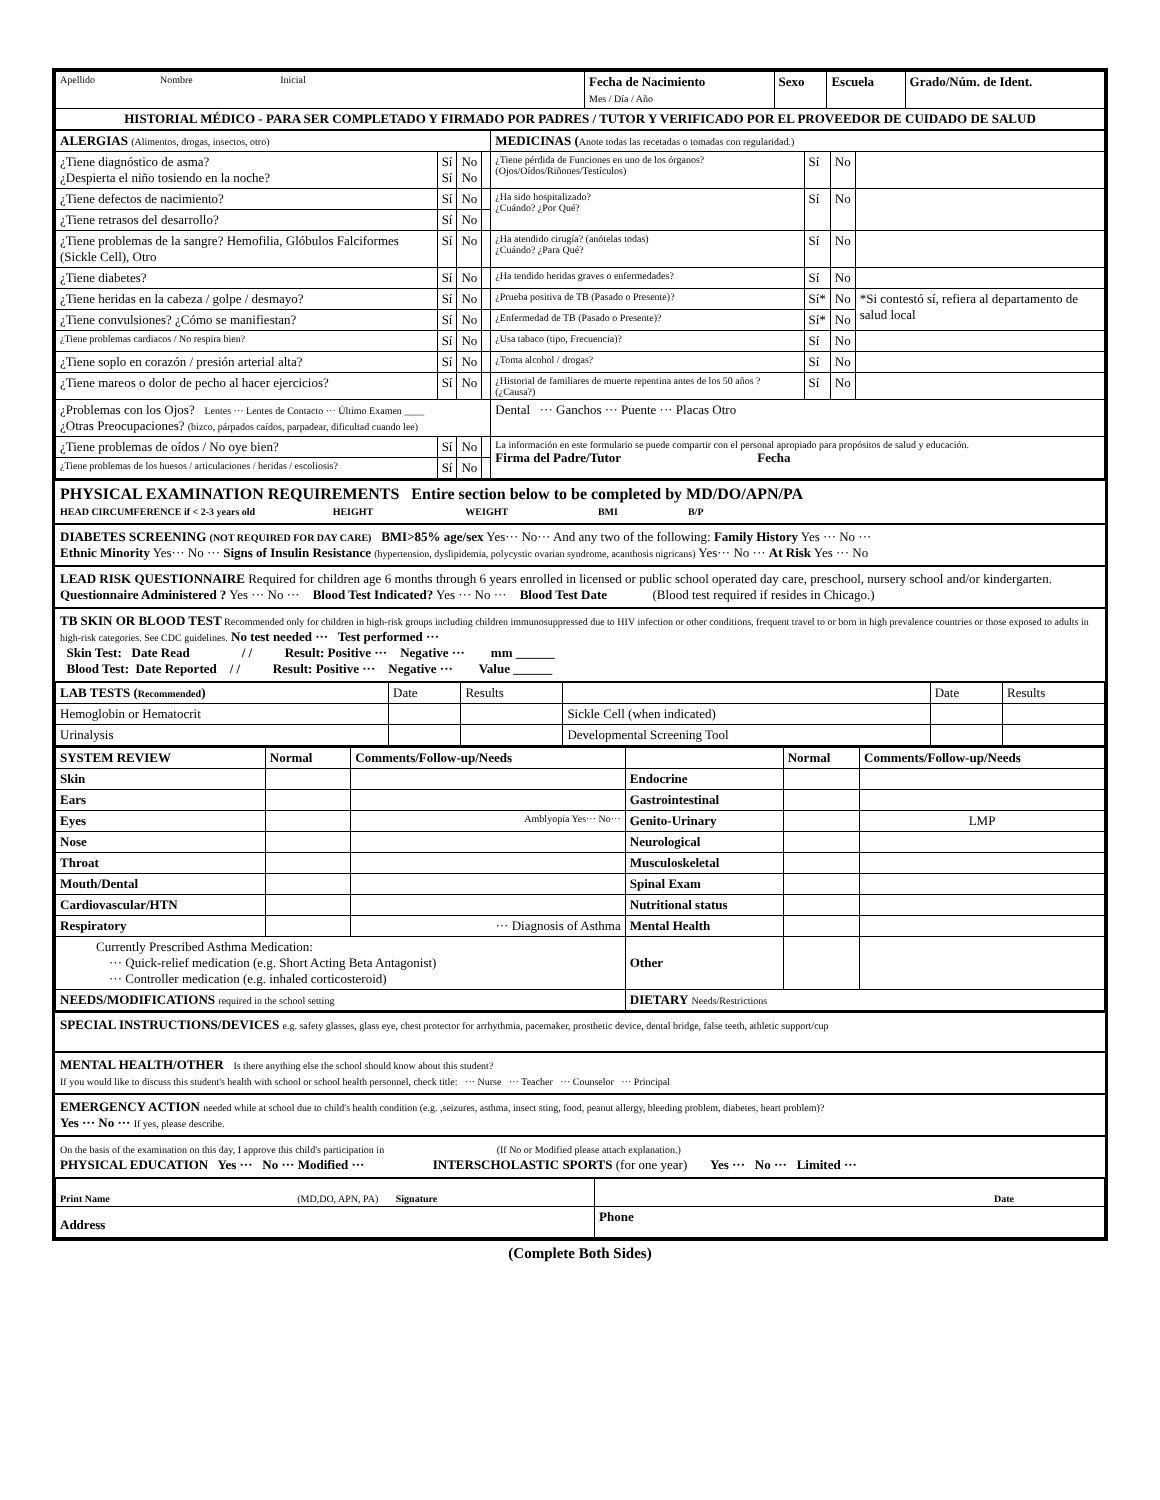| Apellido Nombre Inicial | Fecha de Nacimiento Mes / Día / Año | Sexo | Escuela | Grado/Núm. de Ident. |
| HISTORIAL MÉDICO - PARA SER COMPLETADO Y FIRMADO POR PADRES / TUTOR Y VERIFICADO POR EL PROVEEDOR DE CUIDADO DE SALUD | | | | |
| ALERGIAS (Alimentos, drogas, insectos, otro) | | | | MEDICINAS ( Anote todas las recetadas o tomadas con regularidad.) | | | |
| ¿Tiene diagnóstico de asma? ¿Despierta el niño tosiendo en la noche? | Sí Sí | No No | | ¿Tiene pérdida de Funciones en uno de los órganos? (Ojos/Oídos/Riñones/Testículos) | Sí | No | |
| ¿Tiene defectos de nacimiento? | Sí | No | | ¿Ha sido hospitalizado? ¿Cuándo? ¿Por Qué? | Sí | No | |
| ¿Tiene retrasos del desarrollo? | Sí | No | | | | | |
| ¿Tiene problemas de la sangre? Hemofilia, Glóbulos Falciformes (Sickle Cell), Otro | Sí | No | | ¿Ha atendido cirugía? (anótelas todas) ¿Cuándo? ¿Para Qué? | Sí | No | |
| ¿Tiene diabetes? | Sí | No | | ¿Ha tendido heridas graves o enfermedades? | Sí | No | |
| ¿Tiene heridas en la cabeza / golpe / desmayo? | Sí | No | | ¿Prueba positiva de TB (Pasado o Presente)? | Sí* | No | *Si contestó sí, refiera al departamento de salud local |
| ¿Tiene convulsiones? ¿Cómo se manifiestan? | Sí | No | | ¿Enfermedad de TB (Pasado o Presente)? | Sí* | No | |
| ¿Tiene problemas cardiacos / No respira bien? | Sí | No | | ¿Usa tabaco (tipo, Frecuencia)? | Sí | No | |
| ¿Tiene soplo en corazón / presión arterial alta? | Sí | No | | ¿Toma alcohol / drogas? | Sí | No | |
| ¿Tiene mareos o dolor de pecho al hacer ejercicios? | Sí | No | | ¿Historial de familiares de muerte repentina antes de los 50 años ? (¿Causa?) | Sí | No | |
| ¿Problemas con los Ojos? Lentes ··· Lentes de Contacto ··· Último Examen ____ ¿Otras Preocupaciones? (bizco, párpados caídos, parpadear, dificultad cuando lee) | | | | Dental ··· Ganchos ··· Puente ··· Placas Otro | | | |
| ¿Tiene problemas de oídos / No oye bien? | Sí | No | | La información en este formulario se puede compartir con el personal apropiado para propósitos de salud y educación. Firma del Padre/Tutor Fecha | | | |
| ¿Tiene problemas de los huesos / articulaciones / heridas / escoliosis? | Sí | No | | | | | |
PHYSICAL EXAMINATION REQUIREMENTS Entire section below to be completed by MD/DO/APN/PA
HEAD CIRCUMFERENCE if < 2-3 years old HEIGHT WEIGHT BMI B/P
DIABETES SCREENING (NOT REQUIRED FOR DAY CARE) BMI>85% age/sex Yes··· No··· And any two of the following: Family History Yes ··· No ···
Ethnic Minority Yes··· No ··· Signs of Insulin Resistance (hypertension, dyslipidemia, polycystic ovarian syndrome, acanthosis nigricans) Yes··· No ··· At Risk Yes ··· No
LEAD RISK QUESTIONNAIRE Required for children age 6 months through 6 years enrolled in licensed or public school operated day care, preschool, nursery school and/or kindergarten.
Questionnaire Administered ? Yes ··· No ··· Blood Test Indicated? Yes ··· No ··· Blood Test Date (Blood test required if resides in Chicago.)
TB SKIN OR BLOOD TEST Recommended only for children in high-risk groups including children immunosuppressed due to HIV infection or other conditions, frequent travel to or born in high prevalence countries or those exposed to adults in high-risk categories. See CDC guidelines. No test needed ··· Test performed ···
Skin Test: Date Read / / Result: Positive ··· Negative ··· mm ______
Blood Test: Date Reported / / Result: Positive ··· Negative ··· Value ______
| LAB TESTS ( Recommended ) | Date | Results | | Date | Results |
| Hemoglobin or Hematocrit | | | Sickle Cell (when indicated) | | |
| Urinalysis | | | Developmental Screening Tool | | |
| SYSTEM REVIEW | Normal | Comments/Follow-up/Needs | | Normal | Comments/Follow-up/Needs |
| --- | --- | --- | --- | --- | --- |
| Skin | | | Endocrine | | |
| Ears | | | Gastrointestinal | | |
| Eyes | | Amblyopia Yes··· No··· | Genito-Urinary | | LMP |
| Nose | | | Neurological | | |
| Throat | | | Musculoskeletal | | |
| Mouth/Dental | | | Spinal Exam | | |
| Cardiovascular/HTN | | | Nutritional status | | |
| Respiratory | | ··· Diagnosis of Asthma | Mental Health | | |
| Currently Prescribed Asthma Medication: ··· Quick-relief medication (e.g. Short Acting Beta Antagonist) ··· Controller medication (e.g. inhaled corticosteroid) | | | Other | | |
| NEEDS/MODIFICATIONS required in the school setting | | | DIETARY Needs/Restrictions | | |
SPECIAL INSTRUCTIONS/DEVICES e.g. safety glasses, glass eye, chest protector for arrhythmia, pacemaker, prosthetic device, dental bridge, false teeth, athletic support/cup
MENTAL HEALTH/OTHER Is there anything else the school should know about this student?
If you would like to discuss this student's health with school or school health personnel, check title: ··· Nurse ··· Teacher ··· Counselor ··· Principal
EMERGENCY ACTION needed while at school due to child's health condition (e.g. ,seizures, asthma, insect sting, food, peanut allergy, bleeding problem, diabetes, heart problem)?
Yes ··· No ··· If yes, please describe.
On the basis of the examination on this day, I approve this child's participation in (If No or Modified please attach explanation.)
PHYSICAL EDUCATION Yes ··· No ··· Modified ··· INTERSCHOLASTIC SPORTS (for one year) Yes ··· No ··· Limited ···
| Print Name (MD,DO, APN, PA) Signature | Date |
| Address | Phone |
(Complete Both Sides)